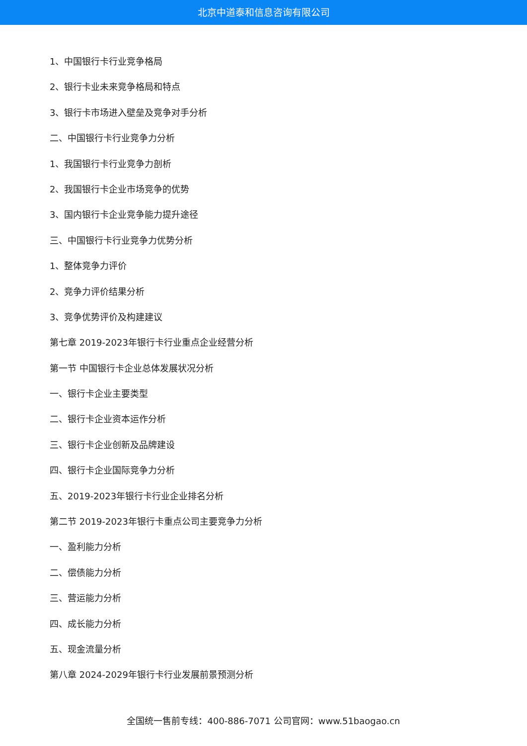北京中道泰和信息咨询有限公司
1、中国银行卡行业竞争格局
2、银行卡业未来竞争格局和特点
3、银行卡市场进入壁垒及竞争对手分析
二、中国银行卡行业竞争力分析
1、我国银行卡行业竞争力剖析
2、我国银行卡企业市场竞争的优势
3、国内银行卡企业竞争能力提升途径
三、中国银行卡行业竞争力优势分析
1、整体竞争力评价
2、竞争力评价结果分析
3、竞争优势评价及构建建议
第七章 2019-2023年银行卡行业重点企业经营分析
第一节 中国银行卡企业总体发展状况分析
一、银行卡企业主要类型
二、银行卡企业资本运作分析
三、银行卡企业创新及品牌建设
四、银行卡企业国际竞争力分析
五、2019-2023年银行卡行业企业排名分析
第二节 2019-2023年银行卡重点公司主要竞争力分析
一、盈利能力分析
二、偿债能力分析
三、营运能力分析
四、成长能力分析
五、现金流量分析
第八章 2024-2029年银行卡行业发展前景预测分析
全国统一售前专线：400-886-7071 公司官网：www.51baogao.cn